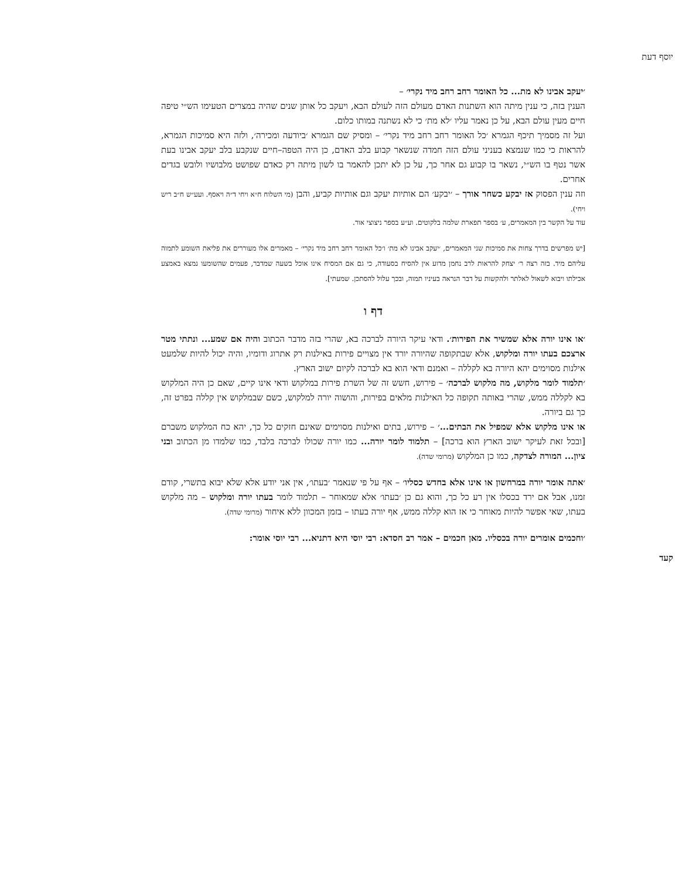יוסף דעת
׳יעקב אבינו לא מת... כל האומר רחב רחב מיד נקרי׳ –
הענין בזה, כי ענין מיתה הוא השתנות האדם מעולם הזה לעולם הבא, ויעקב כל אותן שנים שהיה במצרים הטעימו הש״י טיפה חיים מעין עולם הבא, על כן נאמר עליו ׳לא מת׳ כי לא נשתנה במותו כלום.
ועל זה מסמיך תיכף הגמרא ׳כל האומר רחב רחב מיד נקרי׳ – ומסיק שם הגמרא ׳ביודעה ומכירה׳, ולזה היא סמיכות הגמרא, להראות כי כמו שנמצא בעניני עולם הזה חמדה שנשאר קבוע בלב האדם, כן היה הטפה–חיים שנקבע בלב יעקב אבינו בעת אשר נטף בו הש״י, נשאר בו קבוע גם אחר כך, על כן לא יתכן להאמר בו לשון מיתה רק כאדם שפושט מלבושיו ולובש בגדים אחרים.
וזה ענין הפסוק אז יבקע כשחר אורך – ׳יבקע׳ הם אותיות יעקב וגם אותיות קביע, והבן (מי השלוח ח״א ויחי ד״ה ויאסף. ועע״ש ח״ב ריש ויחי).
עוד על הקשר בין המאמרים, ע׳ בספר תפארת שלמה בלקוטים. וע״ע בספר ניצוצי אור.
[יש מפרשים בדרך צחות את סמיכות שני המאמרים, ׳יעקב אבינו לא מת׳ ו׳כל האומר רחב רחב מיד נקרי׳ – מאמרים אלו מעוררים את פליאת השומע לתמוה עליהם מיד. בזה רצה ר׳ יצחק להראות לרב נחמן מדוע אין להסיח בסעודה, כי גם אם המסיח אינו אוכל בשעה שמדבר, פעמים שהשומעו נמצא באמצע אכילתו ויבוא לשאול לאלתר ולהקשות על דבר הנראה בעיניו תמוה, ובכך עלול להסתכן. שמעתי].
דף ו
׳או אינו יורה אלא שמשיר את הפירות׳. ודאי עיקר היורה לברכה בא, שהרי בזה מדבר הכתוב והיה אם שמע... ונתתי מטר ארצכם בעתו יורה ומלקוש, אלא שבתקופה שהיורה יורד אין מצויים פירות באילנות רק אתרוג ודומיו, והיה יכול להיות שלמעט אילנות מסוימים יהא היורה בא לקללה – ואמנם ודאי הוא בא לברכה לקיום ישוב הארץ.
׳תלמוד לומר מלקוש, מה מלקוש לברכה׳ – פירוש, חשש זה של השרת פירות במלקוש ודאי אינו קיים, שאם כן היה המלקוש בא לקללה ממש, שהרי באותה תקופה כל האילנות מלאים בפירות, והושוה יורה למלקוש, כשם שבמלקוש אין קללה בפרט זה, כך גם ביורה.
או אינו מלקוש אלא שמפיל את הבתים...׳ – פירוש, בתים ואילנות מסוימים שאינם חזקים כל כך, יהא כח המלקוש משברם [ובכל זאת לעיקר ישוב הארץ הוא ברכה] – תלמוד לומר יורה... כמו יורה שכולו לברכה בלבד, כמו שלמדו מן הכתוב ובני ציון... המורה לצדקה, כמו כן המלקוש (מרומי שדה).
׳אתה אומר יורה במרחשון או אינו אלא בחדש כסליו׳ – אף על פי שנאמר ׳בעתו׳, אין אני יודע אלא שלא יבוא בתשרי, קודם זמנו, אבל אם ירד בכסלו אין רע כל כך, והוא גם כן ׳בעתו׳ אלא שמאוחר – תלמוד לומר בעתו יורה ומלקוש – מה מלקוש בעתו, שאי אפשר להיות מאוחר כי אז הוא קללה ממש, אף יורה בעתו – בזמן המכוון ללא איחור (מרומי שדה).
׳וחכמים אומרים יורה בכסליו. מאן חכמים – אמר רב חסדא: רבי יוסי היא דתניא... רבי יוסי אומר:
קעד